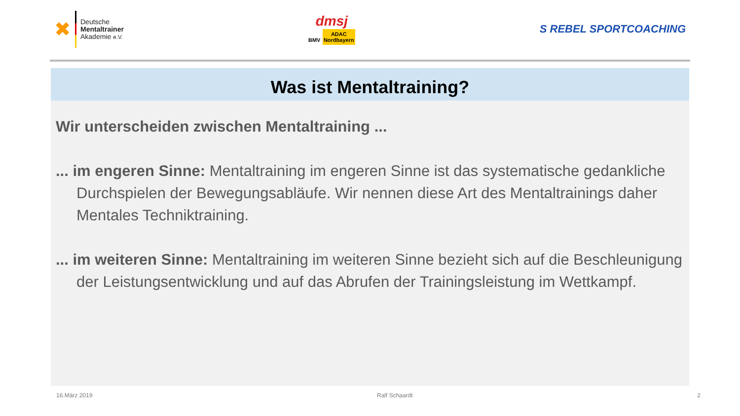✖
Deutsche
Mentaltrainer
Akademie e.V.
dmsj
BMV ADAC
Nordbayern
S REBEL SPORTCOACHING
Was ist Mentaltraining?
Wir unterscheiden zwischen Mentaltraining ...
... im engeren Sinne: Mentaltraining im engeren Sinne ist das systematische gedankliche Durchspielen der Bewegungsabläufe. Wir nennen diese Art des Mentaltrainings daher Mentales Techniktraining.
... im weiteren Sinne: Mentaltraining im weiteren Sinne bezieht sich auf die Beschleunigung der Leistungsentwicklung und auf das Abrufen der Trainingsleistung im Wettkampf.
16.März 2019 Ralf Schaardt 2